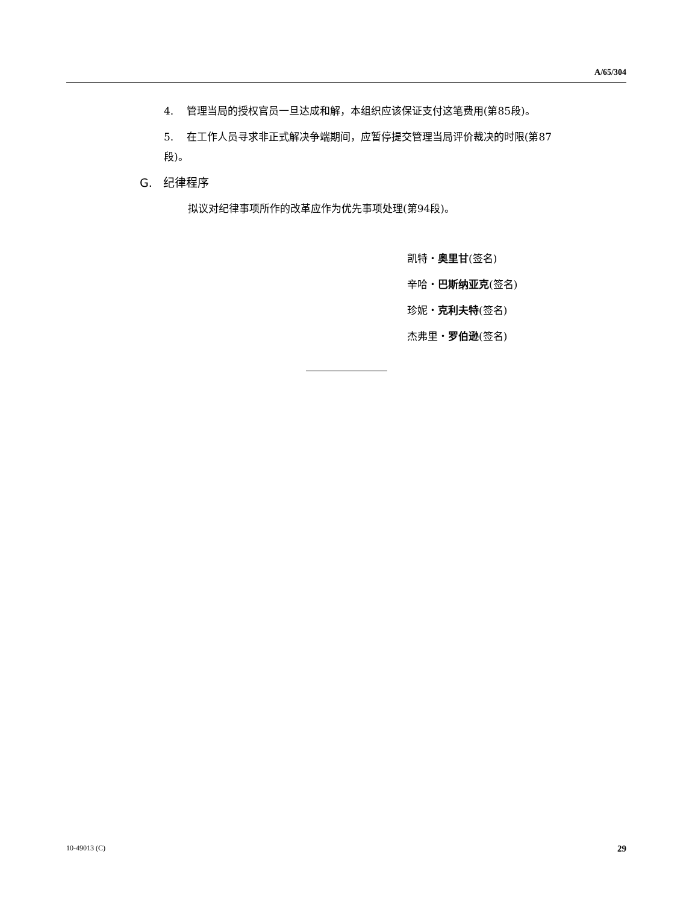A/65/304
4. 管理当局的授权官员一旦达成和解，本组织应该保证支付这笔费用(第85段)。
5. 在工作人员寻求非正式解决争端期间，应暂停提交管理当局评价裁决的时限(第87段)。
G. 纪律程序
拟议对纪律事项所作的改革应作为优先事项处理(第94段)。
凯特・奥里甘(签名)
辛哈・巴斯纳亚克(签名)
珍妮・克利夫特(签名)
杰弗里・罗伯逊(签名)
10-49013 (C) 29